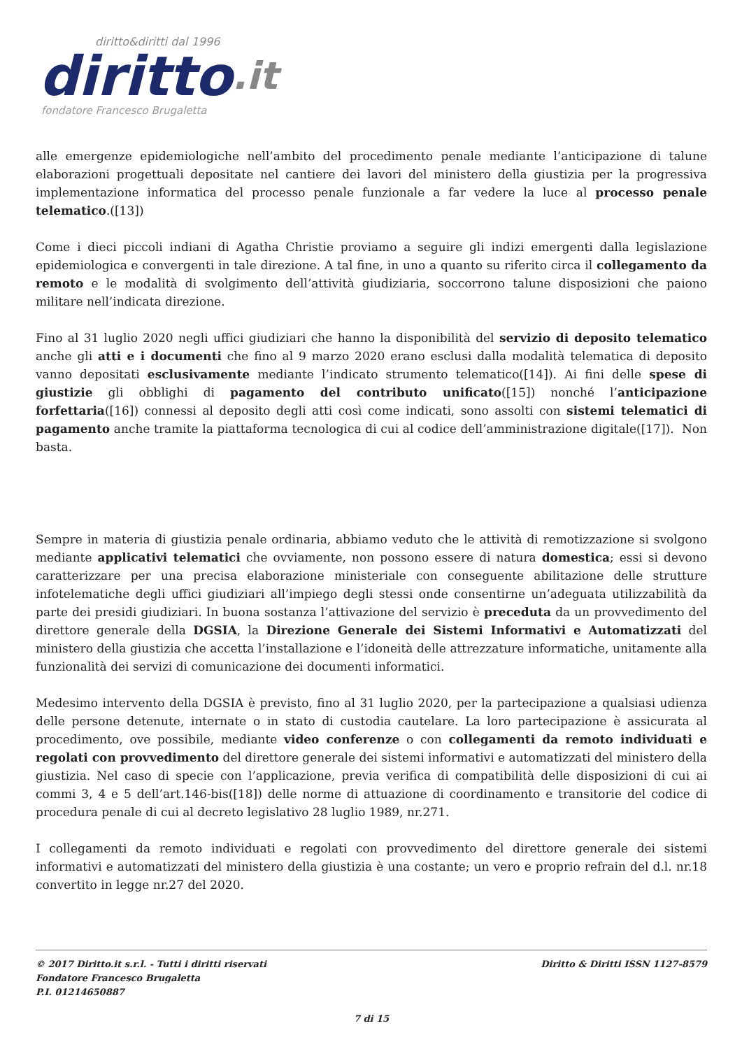diritto&diritti dal 1996
diritto.it
fondatore Francesco Brugaletta
alle emergenze epidemiologiche nell’ambito del procedimento penale mediante l’anticipazione di talune elaborazioni progettuali depositate nel cantiere dei lavori del ministero della giustizia per la progressiva implementazione informatica del processo penale funzionale a far vedere la luce al processo penale telematico.([13])
Come i dieci piccoli indiani di Agatha Christie proviamo a seguire gli indizi emergenti dalla legislazione epidemiologica e convergenti in tale direzione. A tal fine, in uno a quanto su riferito circa il collegamento da remoto e le modalità di svolgimento dell’attività giudiziaria, soccorrono talune disposizioni che paiono militare nell’indicata direzione.
Fino al 31 luglio 2020 negli uffici giudiziari che hanno la disponibilità del servizio di deposito telematico anche gli atti e i documenti che fino al 9 marzo 2020 erano esclusi dalla modalità telematica di deposito vanno depositati esclusivamente mediante l’indicato strumento telematico([14]). Ai fini delle spese di giustizie gli obblighi di pagamento del contributo unificato([15]) nonché l’anticipazione forfettaria([16]) connessi al deposito degli atti così come indicati, sono assolti con sistemi telematici di pagamento anche tramite la piattaforma tecnologica di cui al codice dell’amministrazione digitale([17]). Non basta.
Sempre in materia di giustizia penale ordinaria, abbiamo veduto che le attività di remotizzazione si svolgono mediante applicativi telematici che ovviamente, non possono essere di natura domestica; essi si devono caratterizzare per una precisa elaborazione ministeriale con conseguente abilitazione delle strutture infotelematiche degli uffici giudiziari all’impiego degli stessi onde consentirne un’adeguata utilizzabilità da parte dei presidi giudiziari. In buona sostanza l’attivazione del servizio è preceduta da un provvedimento del direttore generale della DGSIA, la Direzione Generale dei Sistemi Informativi e Automatizzati del ministero della giustizia che accetta l’installazione e l’idoneità delle attrezzature informatiche, unitamente alla funzionalità dei servizi di comunicazione dei documenti informatici.
Medesimo intervento della DGSIA è previsto, fino al 31 luglio 2020, per la partecipazione a qualsiasi udienza delle persone detenute, internate o in stato di custodia cautelare. La loro partecipazione è assicurata al procedimento, ove possibile, mediante video conferenze o con collegamenti da remoto individuati e regolati con provvedimento del direttore generale dei sistemi informativi e automatizzati del ministero della giustizia. Nel caso di specie con l’applicazione, previa verifica di compatibilità delle disposizioni di cui ai commi 3, 4 e 5 dell’art.146-bis([18]) delle norme di attuazione di coordinamento e transitorie del codice di procedura penale di cui al decreto legislativo 28 luglio 1989, nr.271.
I collegamenti da remoto individuati e regolati con provvedimento del direttore generale dei sistemi informativi e automatizzati del ministero della giustizia è una costante; un vero e proprio refrain del d.l. nr.18 convertito in legge nr.27 del 2020.
© 2017 Diritto.it s.r.l. - Tutti i diritti riservati
Fondatore Francesco Brugaletta
P.I. 01214650887
Diritto & Diritti ISSN 1127-8579
7 di 15